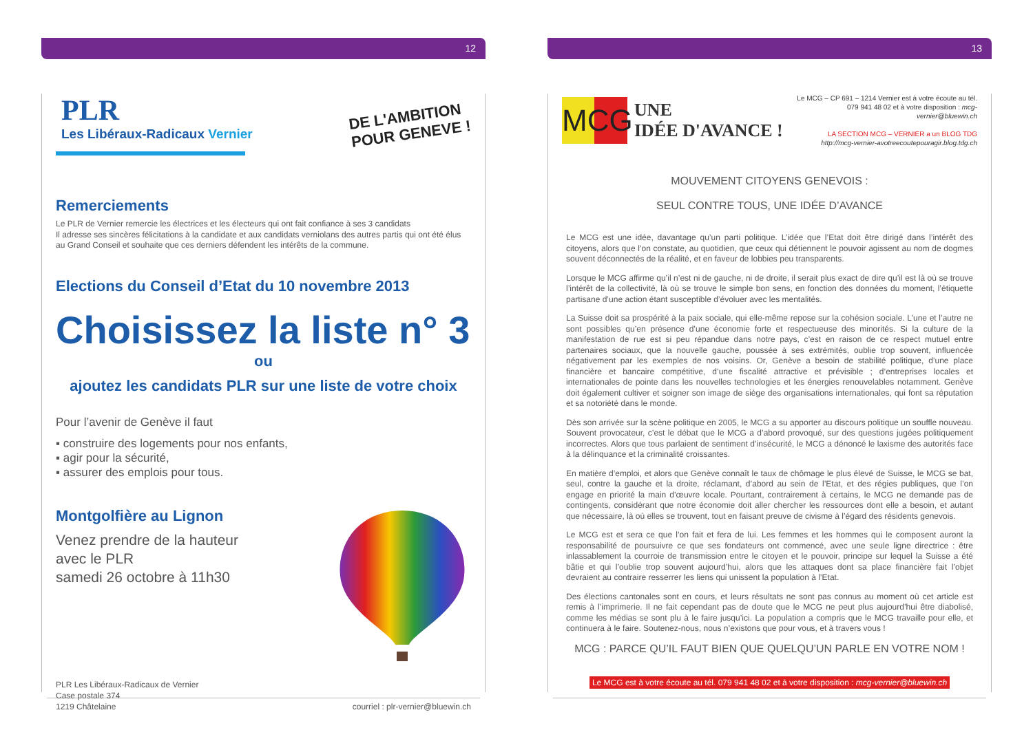12
PLR
Les Libéraux-Radicaux Vernier
DE L'AMBITION
POUR GENEVE !
Remerciements
Le PLR de Vernier remercie les électrices et les électeurs qui ont fait confiance à ses 3 candidats
Il adresse ses sincères félicitations à la candidate et aux candidats verniolans des autres partis qui ont été élus au Grand Conseil et souhaite que ces derniers défendent les intérêts de la commune.
Elections du Conseil d’Etat du 10 novembre 2013
Choisissez la liste n° 3
ou
ajoutez les candidats PLR sur une liste de votre choix
Pour l’avenir de Genève il faut
▪ construire des logements pour nos enfants,
▪ agir pour la sécurité,
▪ assurer des emplois pour tous.
Montgolfière au Lignon
Venez prendre de la hauteur
avec le PLR
samedi 26 octobre à 11h30
PLR Les Libéraux-Radicaux de Vernier
Case postale 374
1219 Châtelaine
courriel : plr-vernier@bluewin.ch
13
MCG
UNE
IDÉE D'AVANCE !
Le MCG – CP 691 – 1214 Vernier est à votre écoute au tél.
079 941 48 02 et à votre disposition : mcg-vernier@bluewin.ch
LA SECTION MCG – VERNIER a un BLOG TDG
http://mcg-vernier-avotreecoutepouragir.blog.tdg.ch
MOUVEMENT CITOYENS GENEVOIS :
SEUL CONTRE TOUS, UNE IDÉE D’AVANCE
Le MCG est une idée, davantage qu’un parti politique. L’idée que l’Etat doit être dirigé dans l’intérêt des citoyens, alors que l’on constate, au quotidien, que ceux qui détiennent le pouvoir agissent au nom de dogmes souvent déconnectés de la réalité, et en faveur de lobbies peu transparents.
Lorsque le MCG affirme qu’il n’est ni de gauche, ni de droite, il serait plus exact de dire qu’il est là où se trouve l’intérêt de la collectivité, là où se trouve le simple bon sens, en fonction des données du moment, l’étiquette partisane d’une action étant susceptible d’évoluer avec les mentalités.
La Suisse doit sa prospérité à la paix sociale, qui elle-même repose sur la cohésion sociale. L’une et l’autre ne sont possibles qu’en présence d’une économie forte et respectueuse des minorités. Si la culture de la manifestation de rue est si peu répandue dans notre pays, c’est en raison de ce respect mutuel entre partenaires sociaux, que la nouvelle gauche, poussée à ses extrémités, oublie trop souvent, influencée négativement par les exemples de nos voisins. Or, Genève a besoin de stabilité politique, d’une place financière et bancaire compétitive, d’une fiscalité attractive et prévisible ; d’entreprises locales et internationales de pointe dans les nouvelles technologies et les énergies renouvelables notamment. Genève doit également cultiver et soigner son image de siège des organisations internationales, qui font sa réputation et sa notoriété dans le monde.
Dès son arrivée sur la scène politique en 2005, le MCG a su apporter au discours politique un souffle nouveau. Souvent provocateur, c’est le débat que le MCG a d’abord provoqué, sur des questions jugées politiquement incorrectes. Alors que tous parlaient de sentiment d’insécurité, le MCG a dénoncé le laxisme des autorités face à la délinquance et la criminalité croissantes.
En matière d’emploi, et alors que Genève connaît le taux de chômage le plus élevé de Suisse, le MCG se bat, seul, contre la gauche et la droite, réclamant, d’abord au sein de l’Etat, et des régies publiques, que l’on engage en priorité la main d’œuvre locale. Pourtant, contrairement à certains, le MCG ne demande pas de contingents, considérant que notre économie doit aller chercher les ressources dont elle a besoin, et autant que nécessaire, là où elles se trouvent, tout en faisant preuve de civisme à l’égard des résidents genevois.
Le MCG est et sera ce que l’on fait et fera de lui. Les femmes et les hommes qui le composent auront la responsabilité de poursuivre ce que ses fondateurs ont commencé, avec une seule ligne directrice : être inlassablement la courroie de transmission entre le citoyen et le pouvoir, principe sur lequel la Suisse a été bâtie et qui l’oublie trop souvent aujourd’hui, alors que les attaques dont sa place financière fait l’objet devraient au contraire resserrer les liens qui unissent la population à l’Etat.
Des élections cantonales sont en cours, et leurs résultats ne sont pas connus au moment où cet article est remis à l’imprimerie. Il ne fait cependant pas de doute que le MCG ne peut plus aujourd’hui être diabolisé, comme les médias se sont plu à le faire jusqu’ici. La population a compris que le MCG travaille pour elle, et continuera à le faire. Soutenez-nous, nous n’existons que pour vous, et à travers vous !
MCG : PARCE QU’IL FAUT BIEN QUE QUELQU’UN PARLE EN VOTRE NOM !
Le MCG est à votre écoute au tél. 079 941 48 02 et à votre disposition : mcg-vernier@bluewin.ch